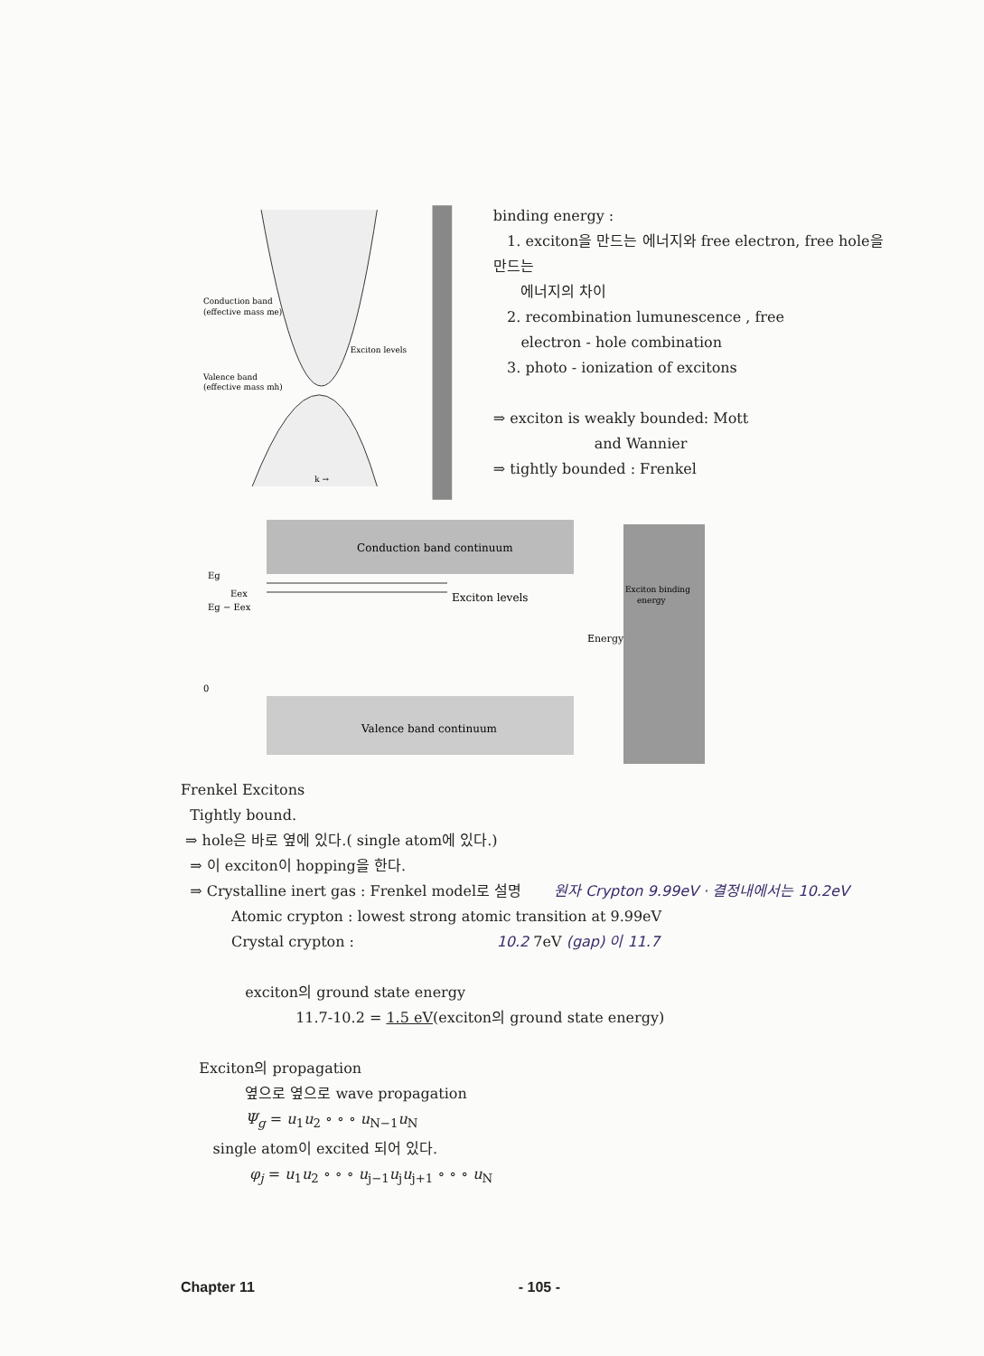Conduction band
(effective mass me)
Valence band
(effective mass mh)
Exciton levels
k →
binding energy :
1. exciton을 만드는 에너지와 free electron, free hole을 만드는
에너지의 차이
2. recombination lumunescence , free
electron - hole combination
3. photo - ionization of excitons
⇒ exciton is weakly bounded: Mott
and Wannier
⇒ tightly bounded : Frenkel
Conduction band continuum
Eg
Eex
Eg − Eex
Exciton levels
Energy
0
Valence band continuum
Exciton binding
energy
Frenkel Excitons
Tightly bound.
⇒ hole은 바로 옆에 있다.( single atom에 있다.)
⇒ 이 exciton이 hopping을 한다.
⇒ Crystalline inert gas : Frenkel model로 설명 원자 Crypton 9.99eV · 결정내에서는 10.2eV
Atomic crypton : lowest strong atomic transition at 9.99eV
Crystal crypton : 10.2 7eV (gap) 이 11.7
exciton의 ground state energy
11.7-10.2 = 1.5 eV(exciton의 ground state energy)
Exciton의 propagation
옆으로 옆으로 wave propagation
Ψ<sub>g</sub> = u<sub>1</sub>u<sub>2</sub> ∘ ∘ ∘ u<sub>N−1</sub>u<sub>N</sub>
single atom이 excited 되어 있다.
φ<sub>j</sub> = u<sub>1</sub>u<sub>2</sub> ∘ ∘ ∘ u<sub>j−1</sub>u<sub>j</sub>u<sub>j+1</sub> ∘ ∘ ∘ u<sub>N</sub>
Chapter 11 - 105 -